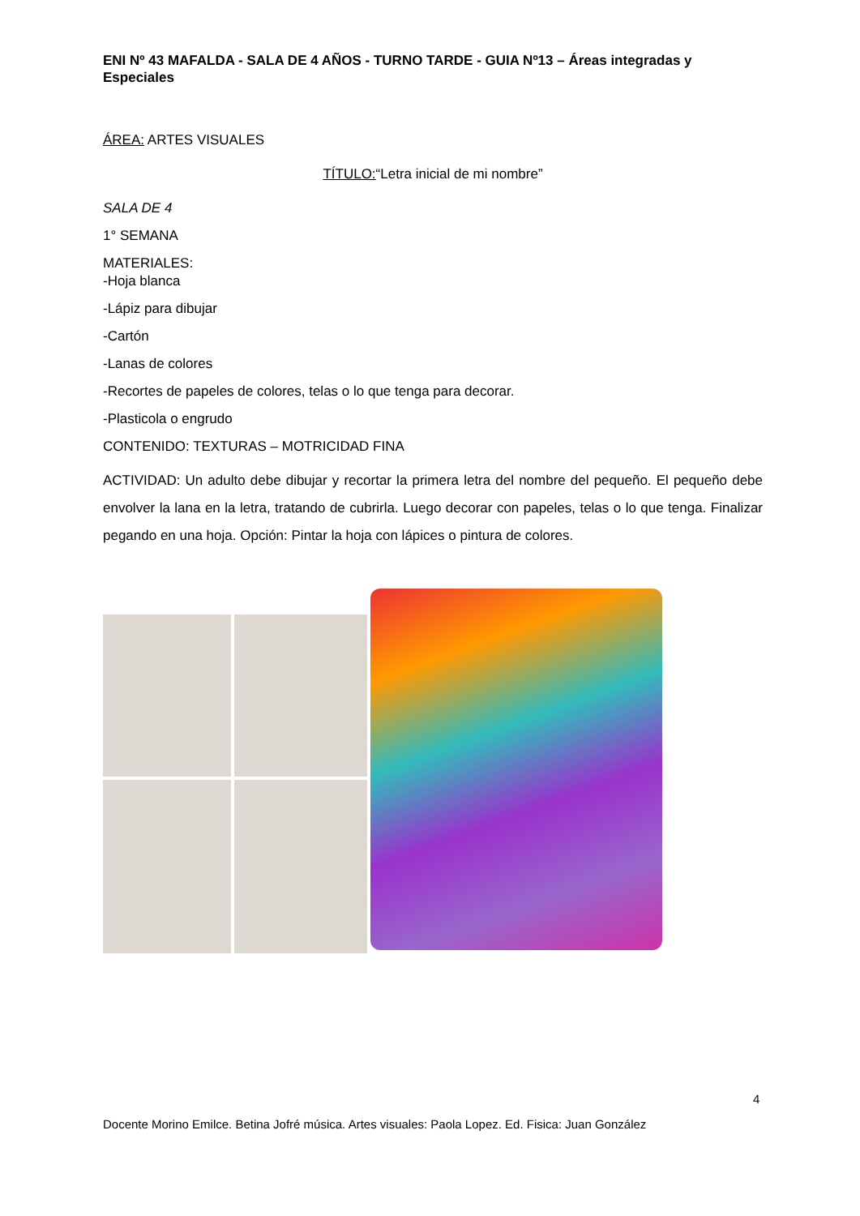ENI Nº 43 MAFALDA - SALA DE 4 AÑOS - TURNO TARDE - GUIA Nº13 – Áreas integradas y Especiales
ÁREA: ARTES VISUALES
TÍTULO:“Letra inicial de mi nombre”
SALA DE 4
1° SEMANA
MATERIALES:
-Hoja blanca
-Lápiz para dibujar
-Cartón
-Lanas de colores
-Recortes de papeles de colores, telas o lo que tenga para decorar.
-Plasticola o engrudo
CONTENIDO: TEXTURAS – MOTRICIDAD FINA
ACTIVIDAD: Un adulto debe dibujar y recortar la primera letra del nombre del pequeño. El pequeño debe envolver la lana en la letra, tratando de cubrirla. Luego decorar con papeles, telas o lo que tenga. Finalizar pegando en una hoja. Opción: Pintar la hoja con lápices o pintura de colores.
4
Docente Morino Emilce. Betina Jofré música. Artes visuales: Paola Lopez. Ed. Fisica: Juan González